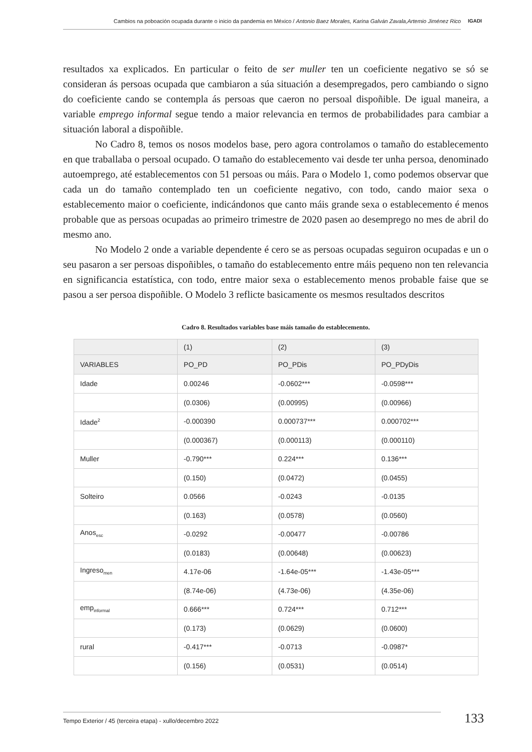Cambios na poboación ocupada durante o inicio da pandemia en México / Antonio Baez Morales, Karina Galván Zavala,Artemio Jiménez Rico
IGADI
resultados xa explicados. En particular o feito de ser muller ten un coeficiente negativo se só se consideran ás persoas ocupada que cambiaron a súa situación a desempregados, pero cambiando o signo do coeficiente cando se contempla ás persoas que caeron no persoal dispoñible. De igual maneira, a variable emprego informal segue tendo a maior relevancia en termos de probabilidades para cambiar a situación laboral a dispoñible.
No Cadro 8, temos os nosos modelos base, pero agora controlamos o tamaño do establecemento en que traballaba o persoal ocupado. O tamaño do establecemento vai desde ter unha persoa, denominado autoemprego, até establecementos con 51 persoas ou máis. Para o Modelo 1, como podemos observar que cada un do tamaño contemplado ten un coeficiente negativo, con todo, cando maior sexa o establecemento maior o coeficiente, indicándonos que canto máis grande sexa o establecemento é menos probable que as persoas ocupadas ao primeiro trimestre de 2020 pasen ao desemprego no mes de abril do mesmo ano.
No Modelo 2 onde a variable dependente é cero se as persoas ocupadas seguiron ocupadas e un o seu pasaron a ser persoas dispoñibles, o tamaño do establecemento entre máis pequeno non ten relevancia en significancia estatística, con todo, entre maior sexa o establecemento menos probable faise que se pasou a ser persoa dispoñible. O Modelo 3 reflicte basicamente os mesmos resultados descritos
Cadro 8. Resultados variables base máis tamaño do establecemento.
| | (1) | (2) | (3) |
| --- | --- | --- | --- |
| VARIABLES | PO_PD | PO_PDis | PO_PDyDis |
| Idade | 0.00246 | -0.0602*** | -0.0598*** |
| | (0.0306) | (0.00995) | (0.00966) |
| Idade<sup>2</sup> | -0.000390 | 0.000737*** | 0.000702*** |
| | (0.000367) | (0.000113) | (0.000110) |
| Muller | -0.790*** | 0.224*** | 0.136*** |
| | (0.150) | (0.0472) | (0.0455) |
| Solteiro | 0.0566 | -0.0243 | -0.0135 |
| | (0.163) | (0.0578) | (0.0560) |
| Anos<sub>esc</sub> | -0.0292 | -0.00477 | -0.00786 |
| | (0.0183) | (0.00648) | (0.00623) |
| Ingreso<sub>men</sub> | 4.17e-06 | -1.64e-05*** | -1.43e-05*** |
| | (8.74e-06) | (4.73e-06) | (4.35e-06) |
| emp<sub>informal</sub> | 0.666*** | 0.724*** | 0.712*** |
| | (0.173) | (0.0629) | (0.0600) |
| rural | -0.417*** | -0.0713 | -0.0987* |
| | (0.156) | (0.0531) | (0.0514) |
Tempo Exterior / 45 (terceira etapa) - xullo/decembro 2022 133